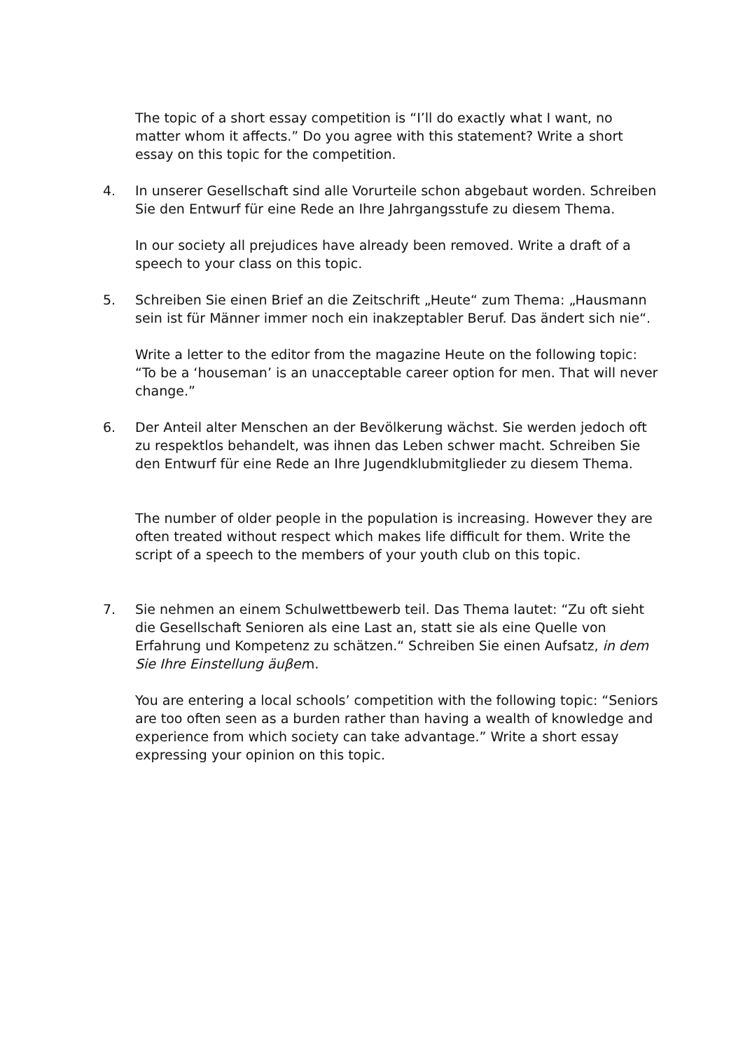The topic of a short essay competition is “I’ll do exactly what I want, no matter whom it affects.” Do you agree with this statement? Write a short essay on this topic for the competition.
4. In unserer Gesellschaft sind alle Vorurteile schon abgebaut worden. Schreiben Sie den Entwurf für eine Rede an Ihre Jahrgangsstufe zu diesem Thema.
In our society all prejudices have already been removed. Write a draft of a speech to your class on this topic.
5. Schreiben Sie einen Brief an die Zeitschrift „Heute“ zum Thema: „Hausmann sein ist für Männer immer noch ein inakzeptabler Beruf. Das ändert sich nie“.
Write a letter to the editor from the magazine Heute on the following topic: “To be a ‘houseman’ is an unacceptable career option for men. That will never change.”
6. Der Anteil alter Menschen an der Bevölkerung wächst. Sie werden jedoch oft zu respektlos behandelt, was ihnen das Leben schwer macht. Schreiben Sie den Entwurf für eine Rede an Ihre Jugendklubmitglieder zu diesem Thema.
The number of older people in the population is increasing. However they are often treated without respect which makes life difficult for them. Write the script of a speech to the members of your youth club on this topic.
7. Sie nehmen an einem Schulwettbewerb teil. Das Thema lautet: “Zu oft sieht die Gesellschaft Senioren als eine Last an, statt sie als eine Quelle von Erfahrung und Kompetenz zu schätzen.“ Schreiben Sie einen Aufsatz, in dem Sie Ihre Einstellung äuβern.
You are entering a local schools’ competition with the following topic: “Seniors are too often seen as a burden rather than having a wealth of knowledge and experience from which society can take advantage.” Write a short essay expressing your opinion on this topic.